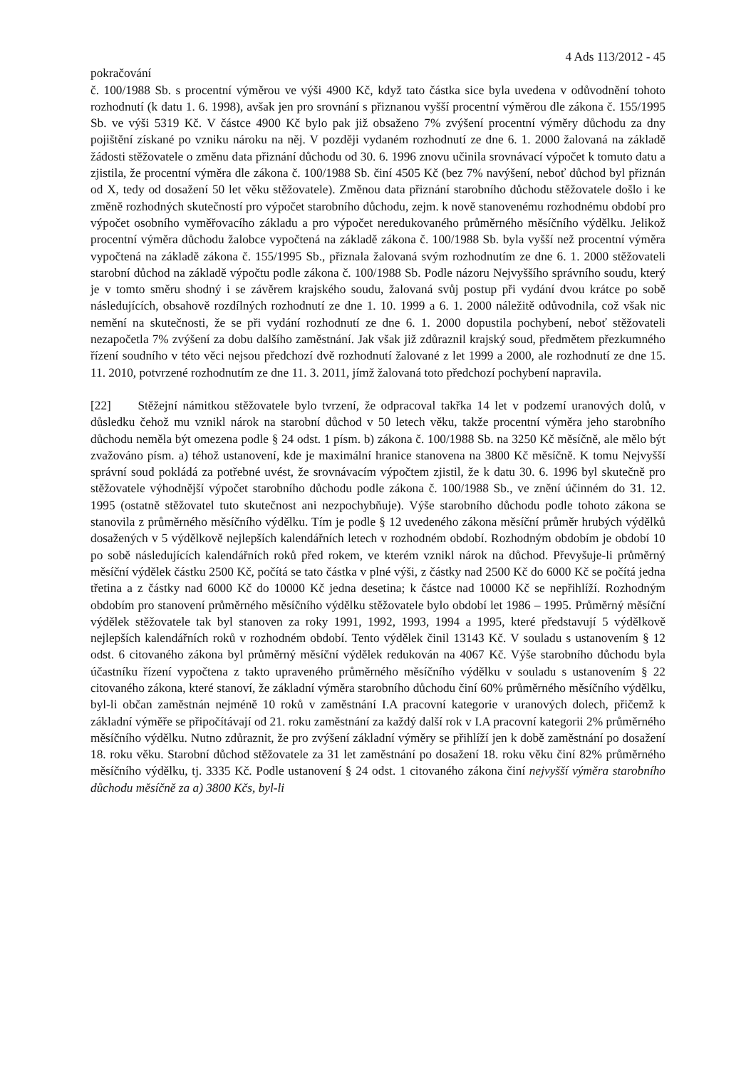4 Ads 113/2012 - 45
pokračování
č. 100/1988 Sb. s procentní výměrou ve výši 4900 Kč, když tato částka sice byla uvedena v odůvodnění tohoto rozhodnutí (k datu 1. 6. 1998), avšak jen pro srovnání s přiznanou vyšší procentní výměrou dle zákona č. 155/1995 Sb. ve výši 5319 Kč. V částce 4900 Kč bylo pak již obsaženo 7% zvýšení procentní výměry důchodu za dny pojištění získané po vzniku nároku na něj. V později vydaném rozhodnutí ze dne 6. 1. 2000 žalovaná na základě žádosti stěžovatele o změnu data přiznání důchodu od 30. 6. 1996 znovu učinila srovnávací výpočet k tomuto datu a zjistila, že procentní výměra dle zákona č. 100/1988 Sb. činí 4505 Kč (bez 7% navýšení, neboť důchod byl přiznán od X, tedy od dosažení 50 let věku stěžovatele). Změnou data přiznání starobního důchodu stěžovatele došlo i ke změně rozhodných skutečností pro výpočet starobního důchodu, zejm. k nově stanovenému rozhodnému období pro výpočet osobního vyměřovacího základu a pro výpočet neredukovaného průměrného měsíčního výdělku. Jelikož procentní výměra důchodu žalobce vypočtená na základě zákona č. 100/1988 Sb. byla vyšší než procentní výměra vypočtená na základě zákona č. 155/1995 Sb., přiznala žalovaná svým rozhodnutím ze dne 6. 1. 2000 stěžovateli starobní důchod na základě výpočtu podle zákona č. 100/1988 Sb. Podle názoru Nejvyššího správního soudu, který je v tomto směru shodný i se závěrem krajského soudu, žalovaná svůj postup při vydání dvou krátce po sobě následujících, obsahově rozdílných rozhodnutí ze dne 1. 10. 1999 a 6. 1. 2000 náležitě odůvodnila, což však nic nemění na skutečnosti, že se při vydání rozhodnutí ze dne 6. 1. 2000 dopustila pochybení, neboť stěžovateli nezapočetla 7% zvýšení za dobu dalšího zaměstnání. Jak však již zdůraznil krajský soud, předmětem přezkumného řízení soudního v této věci nejsou předchozí dvě rozhodnutí žalované z let 1999 a 2000, ale rozhodnutí ze dne 15. 11. 2010, potvrzené rozhodnutím ze dne 11. 3. 2011, jímž žalovaná toto předchozí pochybení napravila.
[22] Stěžejní námitkou stěžovatele bylo tvrzení, že odpracoval takřka 14 let v podzemí uranových dolů, v důsledku čehož mu vznikl nárok na starobní důchod v 50 letech věku, takže procentní výměra jeho starobního důchodu neměla být omezena podle § 24 odst. 1 písm. b) zákona č. 100/1988 Sb. na 3250 Kč měsíčně, ale mělo být zvažováno písm. a) téhož ustanovení, kde je maximální hranice stanovena na 3800 Kč měsíčně. K tomu Nejvyšší správní soud pokládá za potřebné uvést, že srovnávacím výpočtem zjistil, že k datu 30. 6. 1996 byl skutečně pro stěžovatele výhodnější výpočet starobního důchodu podle zákona č. 100/1988 Sb., ve znění účinném do 31. 12. 1995 (ostatně stěžovatel tuto skutečnost ani nezpochybňuje). Výše starobního důchodu podle tohoto zákona se stanovila z průměrného měsíčního výdělku. Tím je podle § 12 uvedeného zákona měsíční průměr hrubých výdělků dosažených v 5 výdělkově nejlepších kalendářních letech v rozhodném období. Rozhodným obdobím je období 10 po sobě následujících kalendářních roků před rokem, ve kterém vznikl nárok na důchod. Převyšuje-li průměrný měsíční výdělek částku 2500 Kč, počítá se tato částka v plné výši, z částky nad 2500 Kč do 6000 Kč se počítá jedna třetina a z částky nad 6000 Kč do 10000 Kč jedna desetina; k částce nad 10000 Kč se nepřihlíží. Rozhodným obdobím pro stanovení průměrného měsíčního výdělku stěžovatele bylo období let 1986 – 1995. Průměrný měsíční výdělek stěžovatele tak byl stanoven za roky 1991, 1992, 1993, 1994 a 1995, které představují 5 výdělkově nejlepších kalendářních roků v rozhodném období. Tento výdělek činil 13143 Kč. V souladu s ustanovením § 12 odst. 6 citovaného zákona byl průměrný měsíční výdělek redukován na 4067 Kč. Výše starobního důchodu byla účastníku řízení vypočtena z takto upraveného průměrného měsíčního výdělku v souladu s ustanovením § 22 citovaného zákona, které stanoví, že základní výměra starobního důchodu činí 60% průměrného měsíčního výdělku, byl-li občan zaměstnán nejméně 10 roků v zaměstnání I.A pracovní kategorie v uranových dolech, přičemž k základní výměře se připočítávají od 21. roku zaměstnání za každý další rok v I.A pracovní kategorii 2% průměrného měsíčního výdělku. Nutno zdůraznit, že pro zvýšení základní výměry se přihlíží jen k době zaměstnání po dosažení 18. roku věku. Starobní důchod stěžovatele za 31 let zaměstnání po dosažení 18. roku věku činí 82% průměrného měsíčního výdělku, tj. 3335 Kč. Podle ustanovení § 24 odst. 1 citovaného zákona činí nejvyšší výměra starobního důchodu měsíčně za a) 3800 Kčs, byl-li